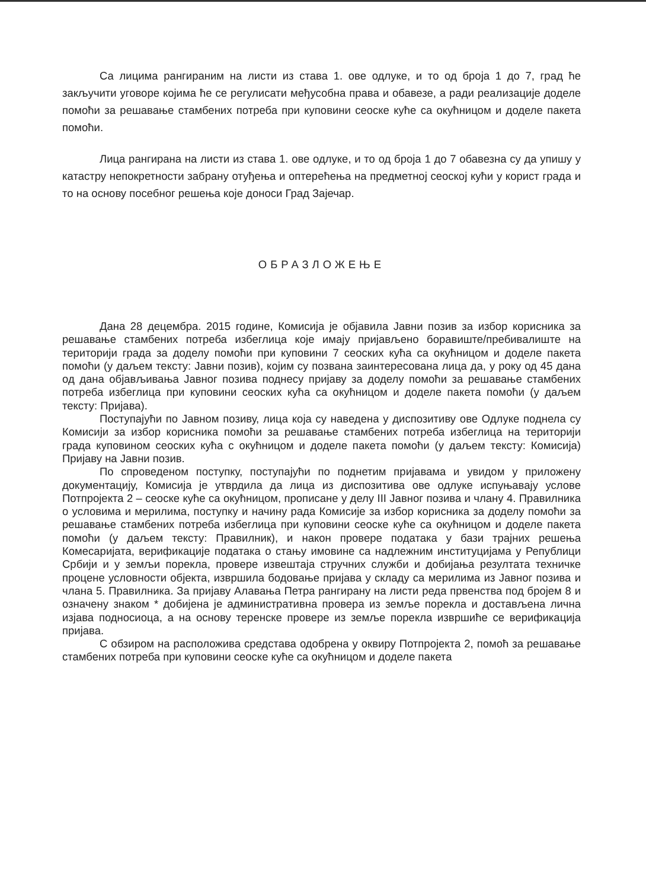Са лицима рангираним на листи из става 1. ове одлуке, и то од броја 1 до 7, град ће закључити уговоре којима ће се регулисати међусобна права и обавезе, а ради реализације доделе помоћи за решавање стамбених потреба при куповини сеоске куће са окућницом и доделе пакета помоћи.
Лица рангирана на листи из става 1. ове одлуке, и то од броја 1 до 7 обавезна су да упишу у катастру непокретности забрану отуђења и оптерећења на предметној сеоској кући у корист града и то на основу посебног решења које доноси Град Зајечар.
ОБРАЗЛОЖЕЊЕ
Дана 28 децембра. 2015 године, Комисија је објавила Јавни позив за избор корисника за решавање стамбених потреба избеглица које имају пријављено боравиште/пребивалиште на територији града за доделу помоћи при куповини 7 сеоских кућа са окућницом и доделе пакета помоћи (у даљем тексту: Јавни позив), којим су позвана заинтересована лица да, у року од 45 дана од дана објављивања Јавног позива поднесу пријаву за доделу помоћи за решавање стамбених потреба избеглица при куповини сеоских кућа са окућницом и доделе пакета помоћи (у даљем тексту: Пријава).
Поступајући по Јавном позиву, лица која су наведена у диспозитиву ове Одлуке поднела су Комисији за избор корисника помоћи за решавање стамбених потреба избеглица на територији града куповином сеоских кућа с окућницом и доделе пакета помоћи (у даљем тексту: Комисија) Пријаву на Јавни позив.
По спроведеном поступку, поступајући по поднетим пријавама и увидом у приложену документацију, Комисија је утврдила да лица из диспозитива ове одлуке испуњавају услове Потпројекта 2 – сеоске куће са окућницом, прописане у делу III Јавног позива и члану 4. Правилника о условима и мерилима, поступку и начину рада Комисије за избор корисника за доделу помоћи за решавање стамбених потреба избеглица при куповини сеоске куће са окућницом и доделе пакета помоћи (у даљем тексту: Правилник), и након провере података у бази трајних решења Комесаријата, верификације података о стању имовине са надлежним институцијама у Републици Србији и у земљи порекла, провере извештаја стручних служби и добијања резултата техничке процене условности објекта, извршила бодовање пријава у складу са мерилима из Јавног позива и члана 5. Правилника. За пријаву Алавања Петра рангирану на листи реда првенства под бројем 8 и означену знаком * добијена је административна провера из земље порекла и достављена лична изјава подносиоца, а на основу теренске провере из земље порекла извршиће се верификација пријава.
С обзиром на расположива средстава одобрена у оквиру Потпројекта 2, помоћ за решавање стамбених потреба при куповини сеоске куће са окућницом и доделе пакета